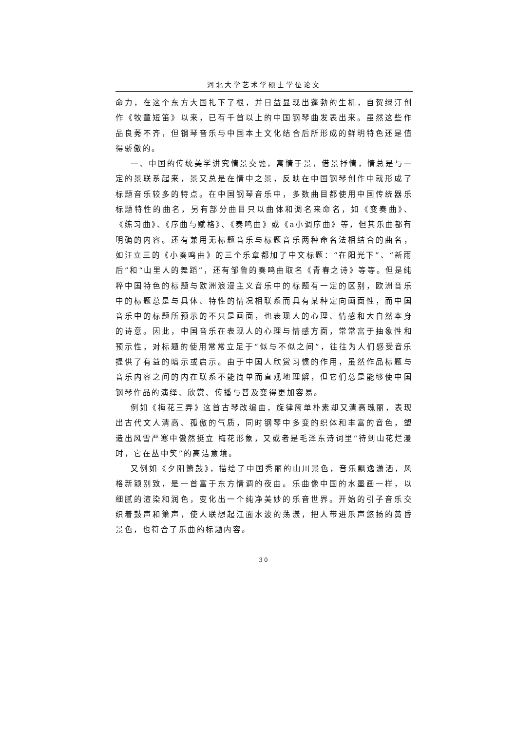河北大学艺术学硕士学位论文
命力，在这个东方大国扎下了根，并日益显现出蓬勃的生机，自贺绿汀创作《牧童短笛》以来，已有千首以上的中国钢琴曲发表出来。虽然这些作品良莠不齐，但钢琴音乐与中国本土文化结合后所形成的鲜明特色还是值得骄傲的。
一、中国的传统美学讲究情景交融，寓情于景，借景抒情，情总是与一定的景联系起来，景又总是在情中之景，反映在中国钢琴创作中就形成了标题音乐较多的特点。在中国钢琴音乐中，多数曲目都使用中国传统器乐标题特性的曲名，另有部分曲目只以曲体和调名来命名，如《变奏曲》、《练习曲》、《序曲与赋格》、《奏鸣曲》或《a小调序曲》等，但其乐曲都有明确的内容。还有兼用无标题音乐与标题音乐两种命名法相结合的曲名，如汪立三的《小奏鸣曲》的三个乐章都加了中文标题：“在阳光下”、“新雨后”和“山里人的舞蹈”，还有邹鲁的奏鸣曲取名《青春之诗》等等。但是纯粹中国特色的标题与欧洲浪漫主义音乐中的标题有一定的区别，欧洲音乐中的标题总是与具体、特性的情况相联系而具有某种定向画面性，而中国音乐中的标题所预示的不只是画面，也表现人的心理、情感和大自然本身的诗意。因此，中国音乐在表现人的心理与情感方面，常常富于抽象性和预示性，对标题的使用常常立足于“似与不似之间”，往往为人们感受音乐提供了有益的暗示或启示。由于中国人欣赏习惯的作用，虽然作品标题与音乐内容之间的内在联系不能简单而直观地理解，但它们总是能够使中国钢琴作品的演绎、欣赏、传播与普及变得更加容易。
例如《梅花三弄》这首古琴改编曲，旋律简单朴素却又清高瑰丽，表现出古代文人清高、孤傲的气质，同时钢琴中多变的织体和丰富的音色，塑造出风雪严寒中傲然挺立 梅花形象，又或者是毛泽东诗词里“待到山花烂漫时，它在丛中笑”的高洁意境。
又例如《夕阳箫鼓》，描绘了中国秀丽的山川景色，音乐飘逸潇洒，风格新颖别致，是一首富于东方情调的夜曲。乐曲像中国的水墨画一样，以细腻的渲染和润色，变化出一个纯净美妙的乐音世界。开始的引子音乐交织着鼓声和箫声，使人联想起江面水波的荡漾，把人带进乐声悠扬的黄昏景色，也符合了乐曲的标题内容。
30